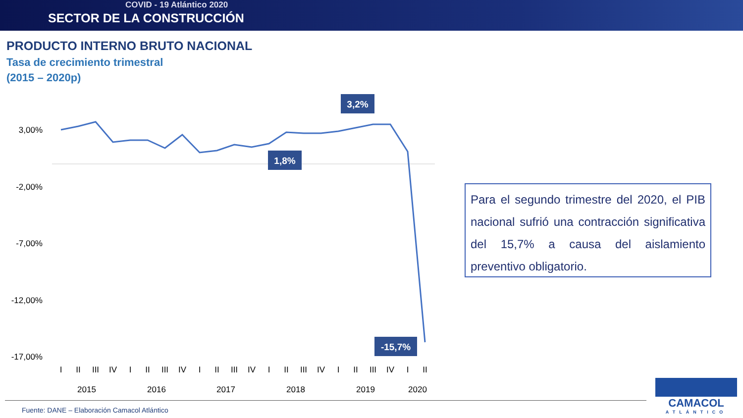COVID - 19 Atlántico 2020
SECTOR DE LA CONSTRUCCIÓN
PRODUCTO INTERNO BRUTO NACIONAL
Tasa de crecimiento trimestral
(2015 – 2020p)
3,00%
-2,00%
-7,00%
-12,00%
-17,00%
3,2%
1,8%
-15,7%
I
II
III
IV
I
II
III
IV
I
II
III
IV
I
II
III
IV
I
II
III
IV
I
II
2015
2016
2017
2018
2019
2020
Para el segundo trimestre del 2020, el PIB nacional sufrió una contracción significativa del 15,7% a causa del aislamiento preventivo obligatorio.
Fuente: DANE – Elaboración Camacol Atlántico
CAMACOL
ATLÁNTICO